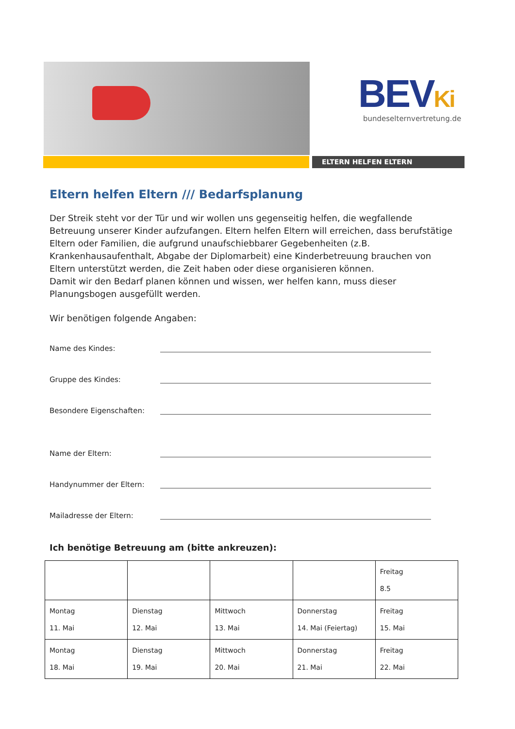BEVKi
bundeselternvertretung.de
ELTERN HELFEN ELTERN
Eltern helfen Eltern /// Bedarfsplanung
Der Streik steht vor der Tür und wir wollen uns gegenseitig helfen, die wegfallende Betreuung unserer Kinder aufzufangen. Eltern helfen Eltern will erreichen, dass berufstätige Eltern oder Familien, die aufgrund unaufschiebbarer Gegebenheiten (z.B. Krankenhausaufenthalt, Abgabe der Diplomarbeit) eine Kinderbetreuung brauchen von Eltern unterstützt werden, die Zeit haben oder diese organisieren können.
Damit wir den Bedarf planen können und wissen, wer helfen kann, muss dieser Planungsbogen ausgefüllt werden.
Wir benötigen folgende Angaben:
Name des Kindes:
Gruppe des Kindes:
Besondere Eigenschaften:
Name der Eltern:
Handynummer der Eltern:
Mailadresse der Eltern:
Ich benötige Betreuung am (bitte ankreuzen):
| | | | | Freitag 8.5 |
| Montag 11. Mai | Dienstag 12. Mai | Mittwoch 13. Mai | Donnerstag 14. Mai (Feiertag) | Freitag 15. Mai |
| Montag 18. Mai | Dienstag 19. Mai | Mittwoch 20. Mai | Donnerstag 21. Mai | Freitag 22. Mai |